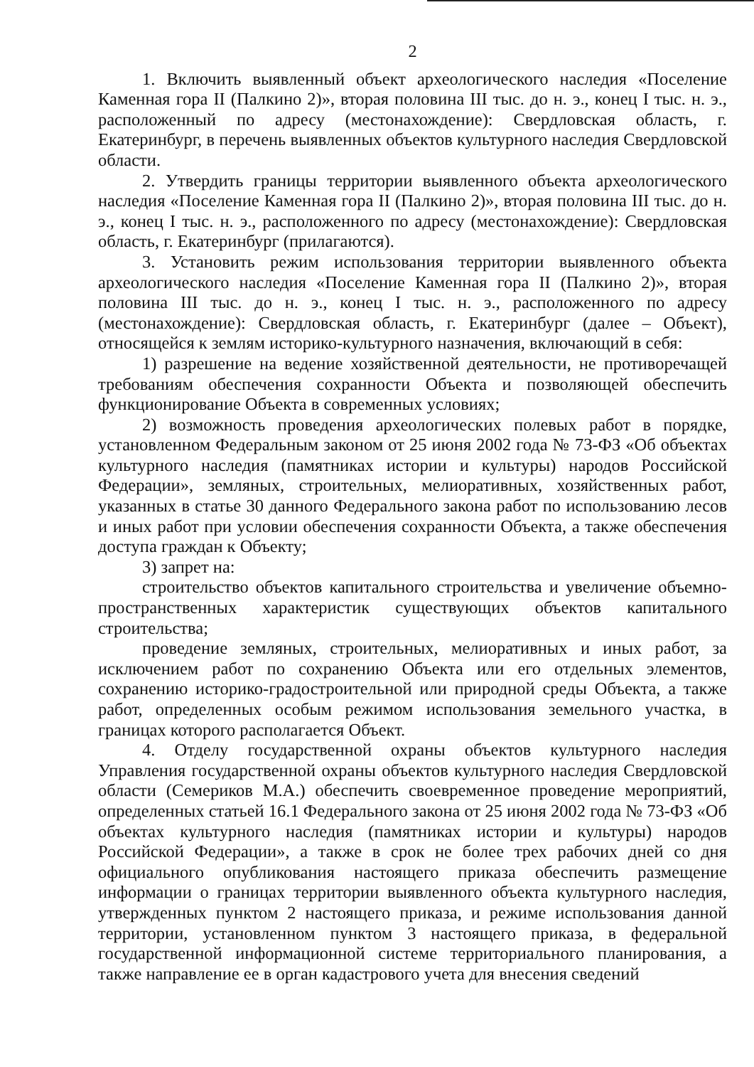2
1. Включить выявленный объект археологического наследия «Поселение Каменная гора II (Палкино 2)», вторая половина III тыс. до н. э., конец I тыс. н. э., расположенный по адресу (местонахождение): Свердловская область, г. Екатеринбург, в перечень выявленных объектов культурного наследия Свердловской области.
2. Утвердить границы территории выявленного объекта археологического наследия «Поселение Каменная гора II (Палкино 2)», вторая половина III тыс. до н. э., конец I тыс. н. э., расположенного по адресу (местонахождение): Свердловская область, г. Екатеринбург (прилагаются).
3. Установить режим использования территории выявленного объекта археологического наследия «Поселение Каменная гора II (Палкино 2)», вторая половина III тыс. до н. э., конец I тыс. н. э., расположенного по адресу (местонахождение): Свердловская область, г. Екатеринбург (далее – Объект), относящейся к землям историко-культурного назначения, включающий в себя:
1) разрешение на ведение хозяйственной деятельности, не противоречащей требованиям обеспечения сохранности Объекта и позволяющей обеспечить функционирование Объекта в современных условиях;
2) возможность проведения археологических полевых работ в порядке, установленном Федеральным законом от 25 июня 2002 года № 73-ФЗ «Об объектах культурного наследия (памятниках истории и культуры) народов Российской Федерации», земляных, строительных, мелиоративных, хозяйственных работ, указанных в статье 30 данного Федерального закона работ по использованию лесов и иных работ при условии обеспечения сохранности Объекта, а также обеспечения доступа граждан к Объекту;
3) запрет на:
строительство объектов капитального строительства и увеличение объемно-пространственных характеристик существующих объектов капитального строительства;
проведение земляных, строительных, мелиоративных и иных работ, за исключением работ по сохранению Объекта или его отдельных элементов, сохранению историко-градостроительной или природной среды Объекта, а также работ, определенных особым режимом использования земельного участка, в границах которого располагается Объект.
4. Отделу государственной охраны объектов культурного наследия Управления государственной охраны объектов культурного наследия Свердловской области (Семериков М.А.) обеспечить своевременное проведение мероприятий, определенных статьей 16.1 Федерального закона от 25 июня 2002 года № 73-ФЗ «Об объектах культурного наследия (памятниках истории и культуры) народов Российской Федерации», а также в срок не более трех рабочих дней со дня официального опубликования настоящего приказа обеспечить размещение информации о границах территории выявленного объекта культурного наследия, утвержденных пунктом 2 настоящего приказа, и режиме использования данной территории, установленном пунктом 3 настоящего приказа, в федеральной государственной информационной системе территориального планирования, а также направление ее в орган кадастрового учета для внесения сведений